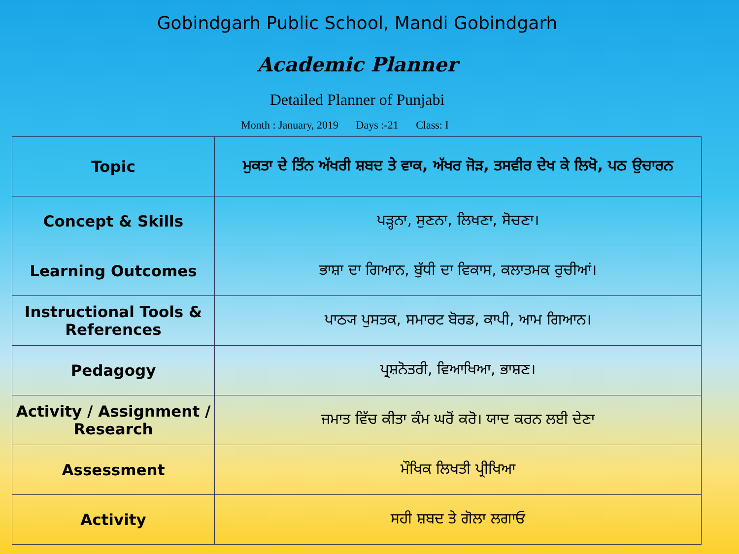Gobindgarh Public School, Mandi Gobindgarh
Academic Planner
Detailed Planner of Punjabi
Month : January, 2019 Days :-21 Class: I
| Topic | ਮੁਕਤਾ ਦੇ ਤਿੰਨ ਅੱਖਰੀ ਸ਼ਬਦ ਤੇ ਵਾਕ, ਅੱਖਰ ਜੋੜ, ਤਸਵੀਰ ਦੇਖ ਕੇ ਲਿਖੋ, ਪਠ ਉਚਾਰਨ |
| Concept & Skills | ਪੜ੍ਹਨਾ, ਸੁਣਨਾ, ਲਿਖਣਾ, ਸੋਚਣਾ। |
| Learning Outcomes | ਭਾਸ਼ਾ ਦਾ ਗਿਆਨ, ਬੁੱਧੀ ਦਾ ਵਿਕਾਸ, ਕਲਾਤਮਕ ਰੁਚੀਆਂ। |
| Instructional Tools & References | ਪਾਠ੍ਯ ਪੁਸਤਕ, ਸਮਾਰਟ ਬੋਰਡ, ਕਾਪੀ, ਆਮ ਗਿਆਨ। |
| Pedagogy | ਪ੍ਰਸ਼ਨੋਤਰੀ, ਵਿਆਖਿਆ, ਭਾਸ਼ਣ। |
| Activity / Assignment / Research | ਜਮਾਤ ਵਿੱਚ ਕੀਤਾ ਕੰਮ ਘਰੋਂ ਕਰੋ। ਯਾਦ ਕਰਨ ਲਈ ਦੇਣਾ |
| Assessment | ਮੌਖਿਕ ਲਿਖਤੀ ਪ੍ਰੀਖਿਆ |
| Activity | ਸਹੀ ਸ਼ਬਦ ਤੇ ਗੋਲਾ ਲਗਾਓ |